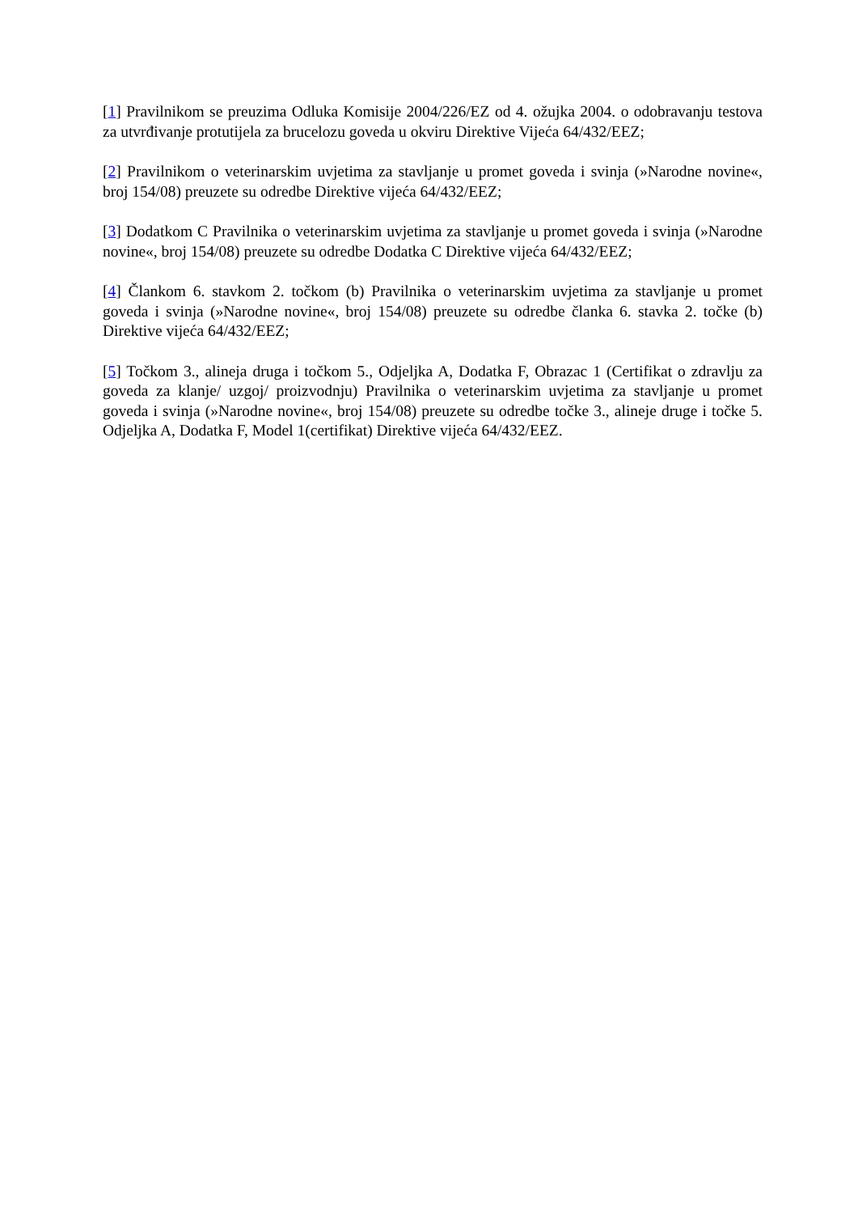[1] Pravilnikom se preuzima Odluka Komisije 2004/226/EZ od 4. ožujka 2004. o odobravanju testova za utvrđivanje protutijela za brucelozu goveda u okviru Direktive Vijeća 64/432/EEZ;
[2] Pravilnikom o veterinarskim uvjetima za stavljanje u promet goveda i svinja (»Narodne novine«, broj 154/08) preuzete su odredbe Direktive vijeća 64/432/EEZ;
[3] Dodatkom C Pravilnika o veterinarskim uvjetima za stavljanje u promet goveda i svinja (»Narodne novine«, broj 154/08) preuzete su odredbe Dodatka C Direktive vijeća 64/432/EEZ;
[4] Člankom 6. stavkom 2. točkom (b) Pravilnika o veterinarskim uvjetima za stavljanje u promet goveda i svinja (»Narodne novine«, broj 154/08) preuzete su odredbe članka 6. stavka 2. točke (b) Direktive vijeća 64/432/EEZ;
[5] Točkom 3., alineja druga i točkom 5., Odjeljka A, Dodatka F, Obrazac 1 (Certifikat o zdravlju za goveda za klanje/ uzgoj/ proizvodnju) Pravilnika o veterinarskim uvjetima za stavljanje u promet goveda i svinja (»Narodne novine«, broj 154/08) preuzete su odredbe točke 3., alineje druge i točke 5. Odjeljka A, Dodatka F, Model 1(certifikat) Direktive vijeća 64/432/EEZ.